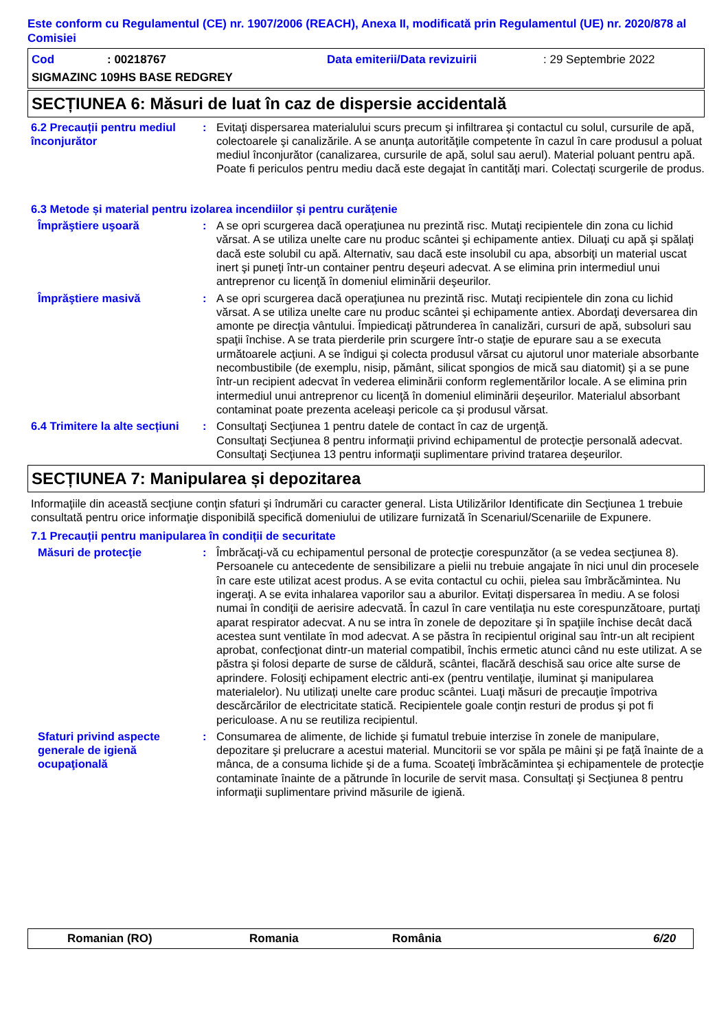Este conform cu Regulamentul (CE) nr. 1907/2006 (REACH), Anexa II, modificată prin Regulamentul (UE) nr. 2020/878 al Comisiei
Cod: 00218767 Data emiterii/Data revizuirii: 29 Septembrie 2022
SIGMAZINC 109HS BASE REDGREY
SECȚIUNEA 6: Măsuri de luat în caz de dispersie accidentală
6.2 Precauții pentru mediul înconjurător
: Evitaţi dispersarea materialului scurs precum şi infiltrarea şi contactul cu solul, cursurile de apă, colectoarele şi canalizările. A se anunţa autorităţile competente în cazul în care produsul a poluat mediul înconjurător (canalizarea, cursurile de apă, solul sau aerul). Material poluant pentru apă. Poate fi periculos pentru mediu dacă este degajat în cantităţi mari. Colectați scurgerile de produs.
6.3 Metode și material pentru izolarea incendiilor și pentru curățenie
Împrăştiere uşoară : A se opri scurgerea dacă operaţiunea nu prezintă risc. Mutaţi recipientele din zona cu lichid vărsat. A se utiliza unelte care nu produc scântei şi echipamente antiex. Diluaţi cu apă şi spălaţi dacă este solubil cu apă. Alternativ, sau dacă este insolubil cu apa, absorbiţi un material uscat inert şi puneţi într-un container pentru deşeuri adecvat. A se elimina prin intermediul unui antreprenor cu licenţă în domeniul eliminării deşeurilor.
Împrăştiere masivă : A se opri scurgerea dacă operaţiunea nu prezintă risc. Mutaţi recipientele din zona cu lichid vărsat. A se utiliza unelte care nu produc scântei şi echipamente antiex. Abordaţi deversarea din amonte pe direcţia vântului. Împiedicaţi pătrunderea în canalizări, cursuri de apă, subsoluri sau spaţii închise. A se trata pierderile prin scurgere într-o staţie de epurare sau a se executa următoarele acţiuni. A se îndigui şi colecta produsul vărsat cu ajutorul unor materiale absorbante necombustibile (de exemplu, nisip, pământ, silicat spongios de mică sau diatomit) şi a se pune într-un recipient adecvat în vederea eliminării conform reglementărilor locale. A se elimina prin intermediul unui antreprenor cu licenţă în domeniul eliminării deşeurilor. Materialul absorbant contaminat poate prezenta aceleaşi pericole ca şi produsul vărsat.
6.4 Trimitere la alte secțiuni
: Consultaţi Secţiunea 1 pentru datele de contact în caz de urgenţă.
Consultaţi Secţiunea 8 pentru informaţii privind echipamentul de protecţie personală adecvat.
Consultaţi Secţiunea 13 pentru informaţii suplimentare privind tratarea deşeurilor.
SECȚIUNEA 7: Manipularea și depozitarea
Informaţiile din această secţiune conţin sfaturi şi îndrumări cu caracter general. Lista Utilizărilor Identificate din Secţiunea 1 trebuie consultată pentru orice informaţie disponibilă specifică domeniului de utilizare furnizată în Scenariul/Scenariile de Expunere.
7.1 Precauții pentru manipularea în condiții de securitate
Măsuri de protecţie : Îmbrăcaţi-vă cu echipamentul personal de protecţie corespunzător (a se vedea secţiunea 8). Persoanele cu antecedente de sensibilizare a pielii nu trebuie angajate în nici unul din procesele în care este utilizat acest produs. A se evita contactul cu ochii, pielea sau îmbrăcămintea. Nu ingeraţi. A se evita inhalarea vaporilor sau a aburilor. Evitați dispersarea în mediu. A se folosi numai în condiţii de aerisire adecvată. În cazul în care ventilaţia nu este corespunzătoare, purtaţi aparat respirator adecvat. A nu se intra în zonele de depozitare şi în spaţiile închise decât dacă acestea sunt ventilate în mod adecvat. A se păstra în recipientul original sau într-un alt recipient aprobat, confecţionat dintr-un material compatibil, închis ermetic atunci când nu este utilizat. A se păstra şi folosi departe de surse de căldură, scântei, flacără deschisă sau orice alte surse de aprindere. Folosiţi echipament electric anti-ex (pentru ventilaţie, iluminat şi manipularea materialelor). Nu utilizați unelte care produc scântei. Luaţi măsuri de precauţie împotriva descărcărilor de electricitate statică. Recipientele goale conţin resturi de produs şi pot fi periculoase. A nu se reutiliza recipientul.
Sfaturi privind aspecte generale de igienă ocupaţională
: Consumarea de alimente, de lichide şi fumatul trebuie interzise în zonele de manipulare, depozitare şi prelucrare a acestui material. Muncitorii se vor spăla pe mâini şi pe faţă înainte de a mânca, de a consuma lichide şi de a fuma. Scoateţi îmbrăcămintea şi echipamentele de protecţie contaminate înainte de a pătrunde în locurile de servit masa. Consultaţi şi Secţiunea 8 pentru informaţii suplimentare privind măsurile de igienă.
Romanian (RO) Romania România 6/20